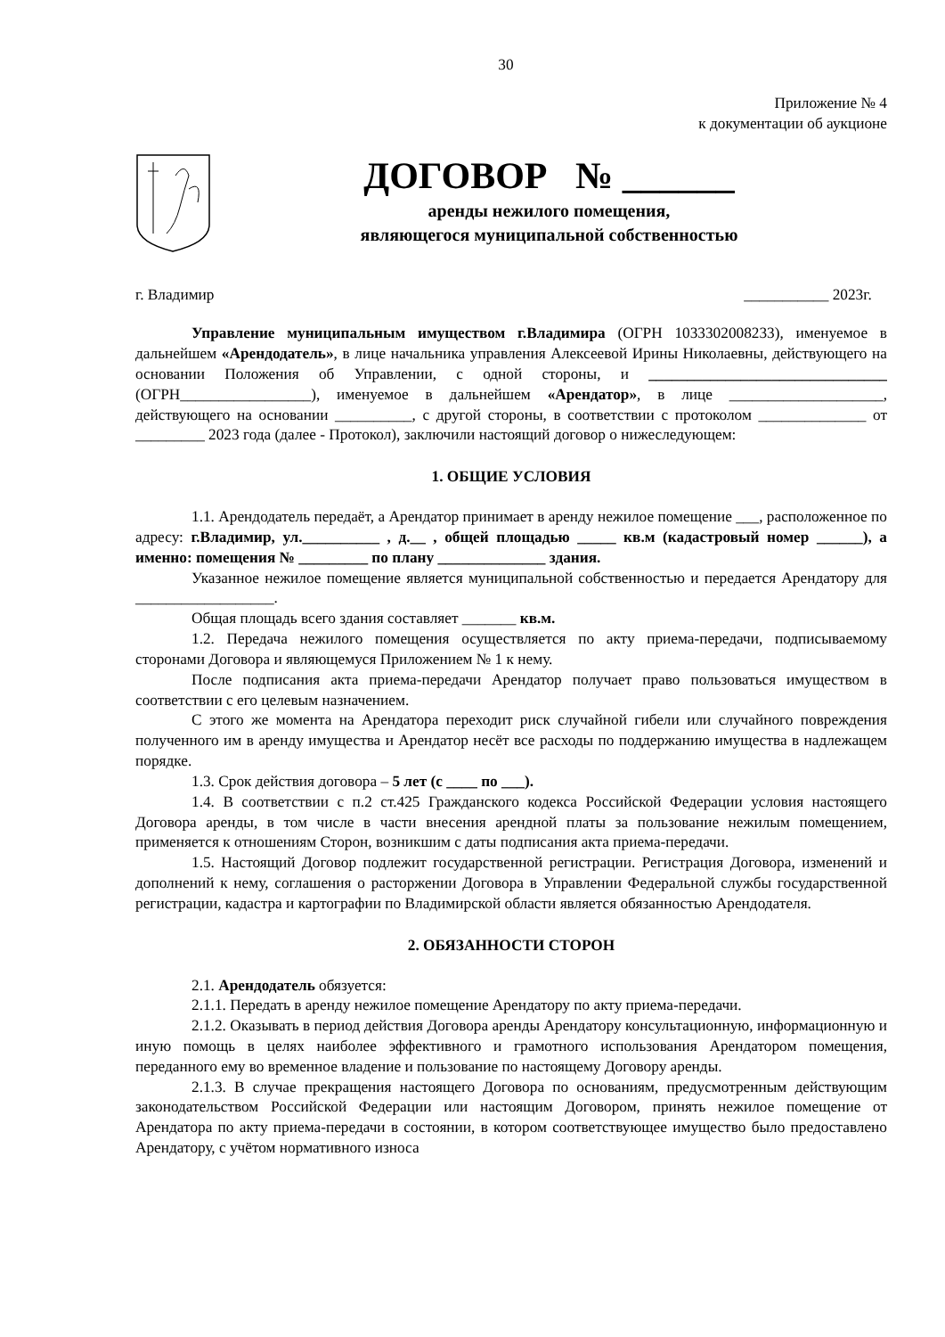30
Приложение № 4
к документации об аукционе
ДОГОВОР № ______
аренды нежилого помещения,
являющегося муниципальной собственностью
г. Владимир ___________ 2023г.
Управление муниципальным имуществом г.Владимира (ОГРН 1033302008233), именуемое в дальнейшем «Арендодатель», в лице начальника управления Алексеевой Ирины Николаевны, действующего на основании Положения об Управлении, с одной стороны, и _______________________________ (ОГРН_________________), именуемое в дальнейшем «Арендатор», в лице ____________________, действующего на основании __________, с другой стороны, в соответствии с протоколом ______________ от _________ 2023 года (далее - Протокол), заключили настоящий договор о нижеследующем:
1. ОБЩИЕ УСЛОВИЯ
1.1. Арендодатель передаёт, а Арендатор принимает в аренду нежилое помещение ___, расположенное по адресу: г.Владимир, ул.__________ , д.__ , общей площадью _____ кв.м (кадастровый номер ______), а именно: помещения № _________ по плану ______________ здания.
Указанное нежилое помещение является муниципальной собственностью и передается Арендатору для __________________.
Общая площадь всего здания составляет _______ кв.м.
1.2. Передача нежилого помещения осуществляется по акту приема-передачи, подписываемому сторонами Договора и являющемуся Приложением № 1 к нему.
После подписания акта приема-передачи Арендатор получает право пользоваться имуществом в соответствии с его целевым назначением.
С этого же момента на Арендатора переходит риск случайной гибели или случайного повреждения полученного им в аренду имущества и Арендатор несёт все расходы по поддержанию имущества в надлежащем порядке.
1.3. Срок действия договора – 5 лет (с ____ по ___).
1.4. В соответствии с п.2 ст.425 Гражданского кодекса Российской Федерации условия настоящего Договора аренды, в том числе в части внесения арендной платы за пользование нежилым помещением, применяется к отношениям Сторон, возникшим с даты подписания акта приема-передачи.
1.5. Настоящий Договор подлежит государственной регистрации. Регистрация Договора, изменений и дополнений к нему, соглашения о расторжении Договора в Управлении Федеральной службы государственной регистрации, кадастра и картографии по Владимирской области является обязанностью Арендодателя.
2. ОБЯЗАННОСТИ СТОРОН
2.1. Арендодатель обязуется:
2.1.1. Передать в аренду нежилое помещение Арендатору по акту приема-передачи.
2.1.2. Оказывать в период действия Договора аренды Арендатору консультационную, информационную и иную помощь в целях наиболее эффективного и грамотного использования Арендатором помещения, переданного ему во временное владение и пользование по настоящему Договору аренды.
2.1.3. В случае прекращения настоящего Договора по основаниям, предусмотренным действующим законодательством Российской Федерации или настоящим Договором, принять нежилое помещение от Арендатора по акту приема-передачи в состоянии, в котором соответствующее имущество было предоставлено Арендатору, с учётом нормативного износа